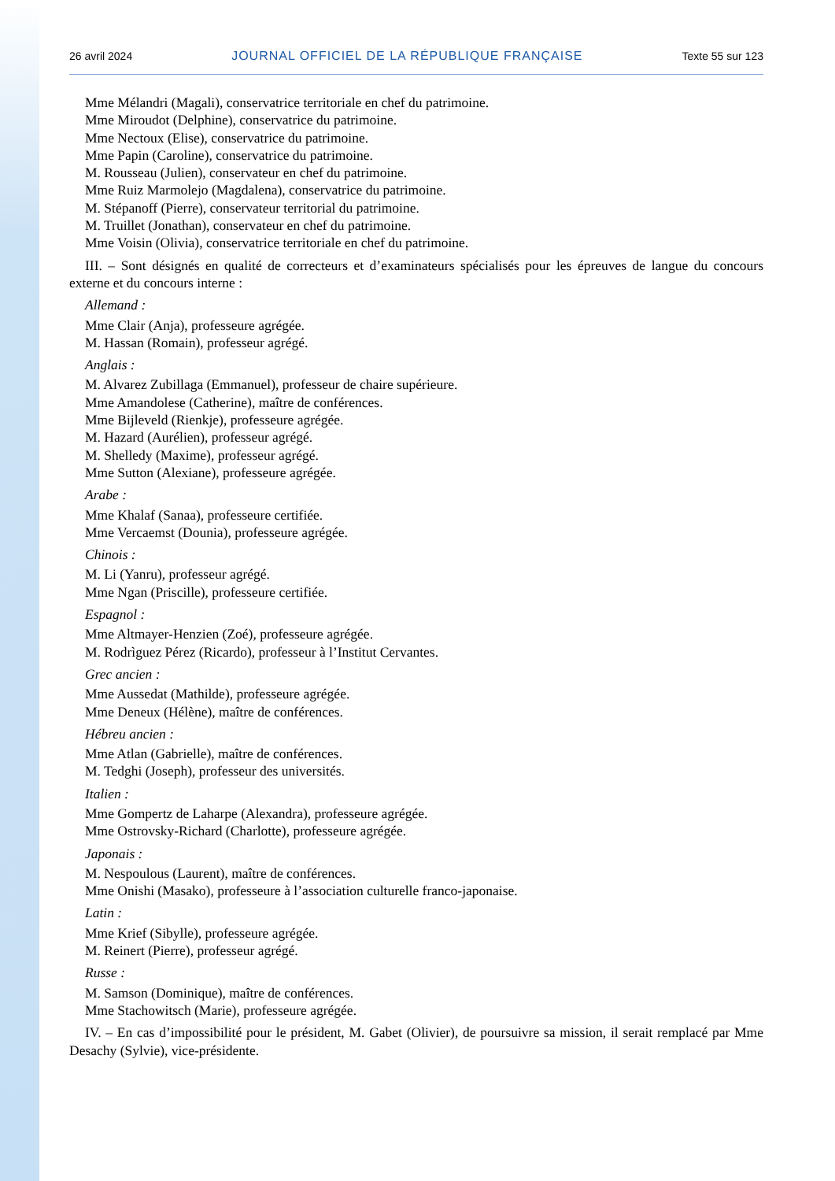26 avril 2024 JOURNAL OFFICIEL DE LA RÉPUBLIQUE FRANÇAISE Texte 55 sur 123
Mme Mélandri (Magali), conservatrice territoriale en chef du patrimoine.
Mme Miroudot (Delphine), conservatrice du patrimoine.
Mme Nectoux (Elise), conservatrice du patrimoine.
Mme Papin (Caroline), conservatrice du patrimoine.
M. Rousseau (Julien), conservateur en chef du patrimoine.
Mme Ruiz Marmolejo (Magdalena), conservatrice du patrimoine.
M. Stépanoff (Pierre), conservateur territorial du patrimoine.
M. Truillet (Jonathan), conservateur en chef du patrimoine.
Mme Voisin (Olivia), conservatrice territoriale en chef du patrimoine.
III. – Sont désignés en qualité de correcteurs et d’examinateurs spécialisés pour les épreuves de langue du concours externe et du concours interne :
Allemand :
Mme Clair (Anja), professeure agrégée.
M. Hassan (Romain), professeur agrégé.
Anglais :
M. Alvarez Zubillaga (Emmanuel), professeur de chaire supérieure.
Mme Amandolese (Catherine), maître de conférences.
Mme Bijleveld (Rienkje), professeure agrégée.
M. Hazard (Aurélien), professeur agrégé.
M. Shelledy (Maxime), professeur agrégé.
Mme Sutton (Alexiane), professeure agrégée.
Arabe :
Mme Khalaf (Sanaa), professeure certifiée.
Mme Vercaemst (Dounia), professeure agrégée.
Chinois :
M. Li (Yanru), professeur agrégé.
Mme Ngan (Priscille), professeure certifiée.
Espagnol :
Mme Altmayer-Henzien (Zoé), professeure agrégée.
M. Rodrìguez Pérez (Ricardo), professeur à l’Institut Cervantes.
Grec ancien :
Mme Aussedat (Mathilde), professeure agrégée.
Mme Deneux (Hélène), maître de conférences.
Hébreu ancien :
Mme Atlan (Gabrielle), maître de conférences.
M. Tedghi (Joseph), professeur des universités.
Italien :
Mme Gompertz de Laharpe (Alexandra), professeure agrégée.
Mme Ostrovsky-Richard (Charlotte), professeure agrégée.
Japonais :
M. Nespoulous (Laurent), maître de conférences.
Mme Onishi (Masako), professeure à l’association culturelle franco-japonaise.
Latin :
Mme Krief (Sibylle), professeure agrégée.
M. Reinert (Pierre), professeur agrégé.
Russe :
M. Samson (Dominique), maître de conférences.
Mme Stachowitsch (Marie), professeure agrégée.
IV. – En cas d’impossibilité pour le président, M. Gabet (Olivier), de poursuivre sa mission, il serait remplacé par Mme Desachy (Sylvie), vice-présidente.